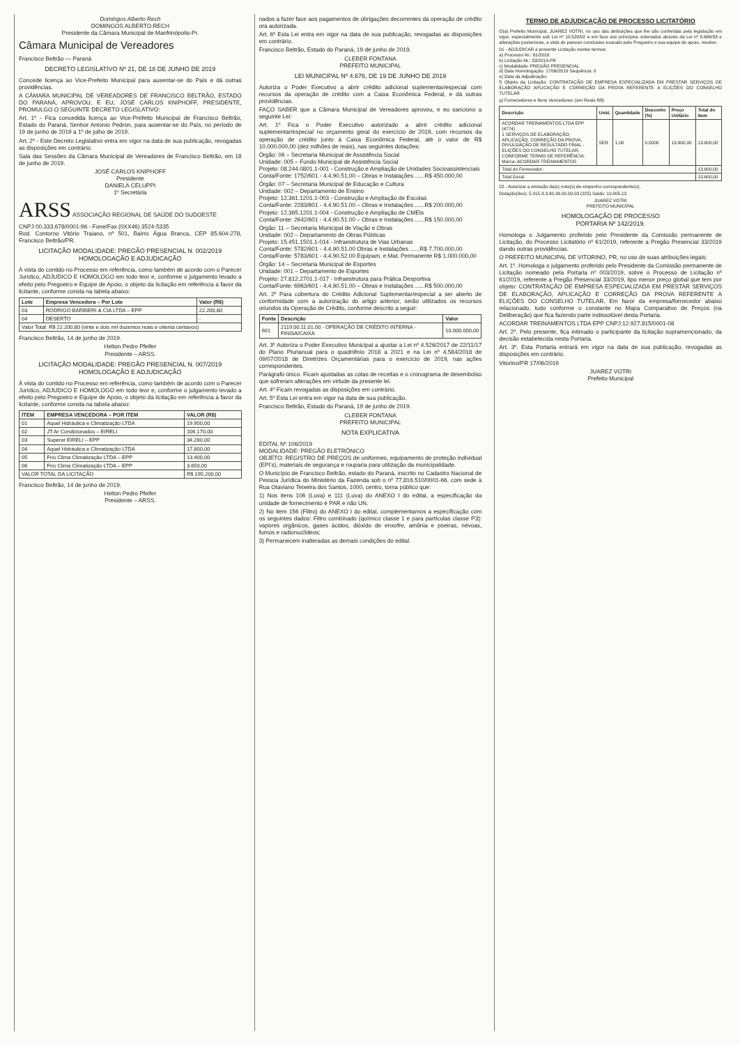Domingos Alberto Rech
DOMINGOS ALBERTO RECH
Presidente da Câmara Municipal de Manfrinópolis-Pr.
Câmara Municipal de Vereadores
Francisco Beltrão — Paraná
DECRETO LEGISLATIVO Nº 21, DE 18 DE JUNHO DE 2019
Concede licença ao Vice-Prefeito Municipal para ausentar-se do País e dá outras providências.
A CÂMARA MUNICIPAL DE VEREADORES DE FRANCISCO BELTRÃO, ESTADO DO PARANÁ, APROVOU, E EU, JOSÉ CARLOS KNIPHOFF, PRESIDENTE, PROMULGO O SEGUINTE DECRETO LEGISLATIVO:
Art. 1º - Fica concedida licença ao Vice-Prefeito Municipal de Francisco Beltrão, Estado do Paraná, Senhor Antonio Pedron, para ausentar-se do País, no período de 19 de junho de 2019 a 1º de julho de 2019.
Art. 2º - Este Decreto Legislativo entra em vigor na data de sua publicação, revogadas as disposições em contrário.
Sala das Sessões da Câmara Municipal de Vereadores de Francisco Beltrão, em 18 de junho de 2019.
JOSÉ CARLOS KNIPHOFF
Presidente
DANIELA CELUPPI
1º Secretária
ARSS ASSOCIAÇÃO REGIONAL DE SAÚDE DO SUDOESTE
CNPJ 00.333.678/0001-96 - Fone/Fax (0XX46) 3524-5335
Rod. Contorno Vitório Traiano, nº 501, Bairro Água Branca, CEP 85.604-278, Francisco Beltrão/PR.
LICITAÇÃO MODALIDADE: PREGÃO PRESENCIAL N. 002/2019
HOMOLOGAÇÃO E ADJUDICAÇÃO
À vista do contido no Processo em referência, como também de acordo com o Parecer Jurídico, ADJUDICO E HOMOLOGO em todo teor e, conforme o julgamento levado a efeito pelo Pregoeiro e Equipe de Apoio, o objeto da licitação em referência a favor da licitante, conforme consta na tabela abaixo:
| Lote | Empresa Vencedora – Por Lote | Valor (R$) |
| --- | --- | --- |
| 03 | RODRIGO BARBIERI & CIA LTDA – EPP | 22.200,80 |
| 04 | DESERTO | - |
| Valor Total: R$ 22.200,80 (vinte e dois mil duzentos reais e oitenta centavos) | | |
Francisco Beltrão, 14 de junho de 2019.
Helton Pedro Pfeifer
Presidente – ARSS.
LICITAÇÃO MODALIDADE: PREGÃO PRESENCIAL N. 007/2019
HOMOLOGAÇÃO E ADJUDICAÇÃO
À vista do contido no Processo em referência, como também de acordo com o Parecer Jurídico, ADJUDICO E HOMOLOGO em todo teor e, conforme o julgamento levado a efeito pelo Pregoeiro e Equipe de Apoio, o objeto da licitação em referência a favor da licitante, conforme consta na tabela abaixo:
| ITEM | EMPRESA VENCEDORA – POR ITEM | VALOR (R$) |
| --- | --- | --- |
| 01 | Aquel Hidráulica e Climatização LTDA | 19.900,00 |
| 02 | JT Ar Condicionados – EIRELI | 106.170,00 |
| 03 | Superar EIRELI – EPP | 34.280,00 |
| 04 | Aquel Hidráulica e Climatização LTDA | 17.800,00 |
| 05 | Frio Clima Climatização LTDA – EPP | 13.400,00 |
| 06 | Frio Clima Climatização LTDA – EPP | 3.650,00 |
| VALOR TOTAL DA LICITAÇÃO | | R$ 195.200,00 |
Francisco Beltrão, 14 de junho de 2019.
Helton Pedro Pfeifer
Presidente – ARSS.
nados a fazer face aos pagamentos de obrigações decorrentes da operação de crédito ora autorizada.
Art. 6º Esta Lei entra em vigor na data de sua publicação, revogadas as disposições em contrário.
Francisco Beltrão, Estado do Paraná, 19 de junho de 2019.
CLEBER FONTANA
PREFEITO MUNICIPAL
LEI MUNICIPAL Nº 4.676, DE 19 DE JUNHO DE 2019
Autoriza o Poder Executivo a abrir crédito adicional suplementar/especial com recursos da operação de crédito com a Caixa Econômica Federal, e dá outras providências.
FAÇO SABER que a Câmara Municipal de Vereadores aprovou, e eu sanciono a seguinte Lei:
Art. 1º Fica o Poder Executivo autorizado a abrir crédito adicional suplementar/especial no orçamento geral do exercício de 2019, com recursos da operação de crédito junto à Caixa Econômica Federal, até o valor de R$ 10.000.000,00 (dez milhões de reais), nas seguintes dotações:
Órgão: 06 – Secretaria Municipal de Assistência Social
Unidade: 005 – Fundo Municipal de Assistência Social
Projeto: 08.244.0801.1-001 - Construção e Ampliação de Unidades Socioassistenciais
Conta/Fonte: 1752/601 - 4.4.90.51.00 – Obras e Instalações ......R$ 450.000,00
Órgão: 07 – Secretaria Municipal de Educação e Cultura
Unidade: 002 – Departamento de Ensino
Projeto: 12.361.1201.1-003 - Construção e Ampliação de Escolas
Conta/Fonte: 2283/601 - 4.4.90.51.00 – Obras e Instalações ......R$ 200.000,00
Projeto: 12.365.1201.1-004 - Construção e Ampliação de CMEIs
Conta/Fonte: 2642/601 - 4.4.90.51.00 – Obras e Instalações ......R$ 150.000,00
Órgão: 11 – Secretaria Municipal de Viação e Obras
Unidade: 002 – Departamento de Obras Públicas
Projeto: 15.451.1501.1-014 - Infraestrutura de Vias Urbanas
Conta/Fonte: 5782/601 - 4.4.90.51.00 Obras e Instalações ......R$ 7.700.000,00
Conta/Fonte: 5783/601 - 4.4.90.52.00 Equipam. e Mat. Permanente R$ 1.000.000,00
Órgão: 14 – Secretaria Municipal de Esportes
Unidade: 001 – Departamento de Esportes
Projeto: 27.812.2701.1-017 - Infraestrutura para Prática Desportiva
Conta/Fonte: 6963/601 - 4.4.90.51.00 – Obras e Instalações ......R$ 500.000,00
Art. 2º Para cobertura do Crédito Adicional Suplementar/especial a ser aberto de conformidade com a autorização do artigo anterior, serão utilizados os recursos oriundos da Operação de Crédito, conforme descrito a seguir:
| Fonte | Descrição | Valor |
| --- | --- | --- |
| 601 | 2119.00.11.01.00 - OPERAÇÃO DE CRÉDITO INTERNA - FINISA/CAIXA | 10.000.000,00 |
Art. 3º Autoriza o Poder Executivo Municipal a ajustar a Lei nº 4.526/2017 de 22/11/17 do Plano Plurianual para o quadriênio 2018 a 2021 e na Lei nº 4.584/2018 de 09/07/2018 de Diretrizes Orçamentárias para o exercício de 2019, nas ações correspondentes.
Parágrafo único. Ficam ajustadas as cotas de receitas e o cronograma de desembolso que sofreram alterações em virtude da presente lei.
Art. 4º Ficam revogadas as disposições em contrário.
Art. 5º Esta Lei entra em vigor na data de sua publicação.
Francisco Beltrão, Estado do Paraná, 19 de junho de 2019.
CLEBER FONTANA
PREFEITO MUNICIPAL
NOTA EXPLICATIVA
EDITAL Nº 106/2019
MODALIDADE: PREGÃO ELETRÔNICO
OBJETO: REGISTRO DE PREÇOS de uniformes, equipamento de proteção individual (EPI's), materiais de segurança e rouparia para utilização da municipalidade.
O Município de Francisco Beltrão, estado do Paraná, inscrito no Cadastro Nacional de Pessoa Jurídica do Ministério da Fazenda sob o nº 77.816.510/0001-66, com sede à Rua Otaviano Teixeira dos Santos, 1000, centro, torna público que:
1) Nos itens 106 (Luva) e 111 (Luva) do ANEXO I do edital, a especificação da unidade de fornecimento é PAR e não UN.
2) No item 156 (Filtro) do ANEXO I do edital, complementamos a especificação com os seguintes dados: Filtro combinado (químico classe 1 e para partículas classe P3): vapores orgânicos, gases ácidos, dióxido de enxofre, amônia e poeiras, névoas, fumos e radionuclídeos;
3) Permanecem inalteradas as demais condições do edital.
TERMO DE ADJUDICAÇÃO DE PROCESSO LICITATÓRIO
O(a) Prefeito Municipal, JUAREZ VOTRI, no uso das atribuições que lhe são conferidas pela legislação em vigor, especialmente sob Lei nº 10.520/02 e em face aos princípios ordenados através da Lei nº 8.666/93 e alterações posteriores, a vista do parecer conclusivo exarado pelo Pregoeiro e sua equipe de apoio, resolve:
01 - ADJUDICAR a presente Licitação nestes termos:
a) Processo Nr.: 61/2019
b) Licitação Nr.: 33/2019-PR
c) Modalidade: PREGÃO PRESENCIAL
d) Data Homologação: 17/06/2019 Sequência: 0
e) Data da Adjudicação:
f) Objeto da Licitação: CONTRATAÇÃO DE EMPRESA ESPECIALIZADA EM PRESTAR SERVIÇOS DE ELABORAÇÃO APLICAÇÃO E CORREÇÃO DA PROVA REFERENTE A ELIÇÕES DO CONSELHO TUTELAR
g) Fornecedores e Itens Vencedores: (em Reais R$)
| Descrição | Unid. | Quantidade | Desconto (%) | Preço Unitário | Total do Item |
| --- | --- | --- | --- | --- | --- |
| ACORDAR TREINAMENTOS LTDA EPP (4774) 1 SERVIÇOS DE ELABORAÇÃO, APLICAÇÃO, CORREÇÃO DA PROVA, DIVULGAÇÃO DE RESULTADO FINAL - ELIÇÕES DO CONSELHO TUTELAR, CONFORME TERMO DE REFERÊNCIA. Marca: ACORDAR TREINAMENTOS | SER | 1,00 | 0,0000 | 13.600,00 | 13.600,00 |
| Total do Fornecedor: | | | | | 13.600,00 |
| Total Geral: | | | | | 13.600,00 |
02 - Autorizar a emissão da(s) nota(s) de empenho correspondente(s).
Dotação(ões): 5.015.3.3.90.39.00.00.03 (225) Saldo: 10.805,13
JUAREZ VOTRI
PREFEITO MUNICIPAL
HOMOLOGAÇÃO DE PROCESSO
PORTARIA Nº 142/2019.
Homologa o Julgamento proferido pelo Presidente da Comissão permanente de Licitação, do Processo Licitatório nº 61/2019, referente a Pregão Presencial 33/2019 dando outras providências.
O PREFEITO MUNICIPAL DE VITORINO, PR, no uso de suas atribuições legais;
Art. 1º. Homologa o julgamento proferido pelo Presidente da Comissão permanente de Licitação nomeado pela Portaria nº 003/2019, sobre o Processo de Licitação nº 61/2019, referente a Pregão Presencial 33/2019, tipo menor preço global que tem por objeto: CONTRATAÇÃO DE EMPRESA ESPECIALIZADA EM PRESTAR SERVIÇOS DE ELABORAÇÃO, APLICAÇÃO E CORREÇÃO DA PROVA REFERENTE A ELIÇÕES DO CONSELHO TUTELAR. Em favor da empresa/fornecedor abaixo relacionado, tudo conforme o constante no Mapa Comparativo de Preços (na Deliberação) que fica fazendo parte indissolúvel desta Portaria.
ACORDAR TREINAMENTOS LTDA EPP CNPJ:12.927.815/0001-08
Art. 2º. Pelo presente, fica intimado o participante da licitação supramencionado, da decisão estabelecida nesta Portaria.
Art. 3º. Esta Portaria entrará em vigor na data de sua publicação, revogadas as disposições em contrário.
Vitorino/PR 17/06/2019
JUAREZ VOTRI
Prefeito Municipal